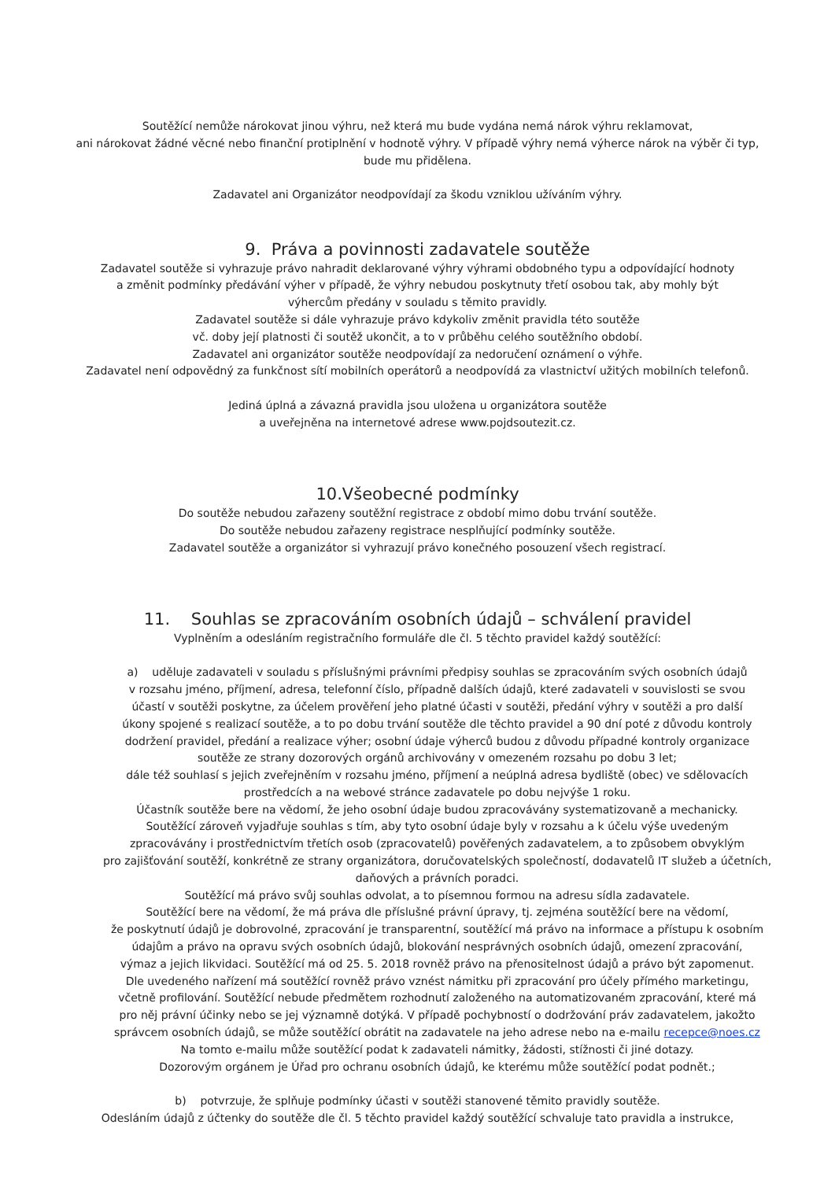Soutěžící nemůže nárokovat jinou výhru, než která mu bude vydána nemá nárok výhru reklamovat,
ani nárokovat žádné věcné nebo finanční protiplnění v hodnotě výhry. V případě výhry nemá výherce nárok na výběr či typ,
bude mu přidělena.
Zadavatel ani Organizátor neodpovídají za škodu vzniklou užíváním výhry.
9. Práva a povinnosti zadavatele soutěže
Zadavatel soutěže si vyhrazuje právo nahradit deklarované výhry výhrami obdobného typu a odpovídající hodnoty
a změnit podmínky předávání výher v případě, že výhry nebudou poskytnuty třetí osobou tak, aby mohly být
výhercům předány v souladu s těmito pravidly.
Zadavatel soutěže si dále vyhrazuje právo kdykoliv změnit pravidla této soutěže
vč. doby její platnosti či soutěž ukončit, a to v průběhu celého soutěžního období.
Zadavatel ani organizátor soutěže neodpovídají za nedoručení oznámení o výhře.
Zadavatel není odpovědný za funkčnost sítí mobilních operátorů a neodpovídá za vlastnictví užitých mobilních telefonů.
Jediná úplná a závazná pravidla jsou uložena u organizátora soutěže
a uveřejněna na internetové adrese www.pojdsoutezit.cz.
10.Všeobecné podmínky
Do soutěže nebudou zařazeny soutěžní registrace z období mimo dobu trvání soutěže.
Do soutěže nebudou zařazeny registrace nesplňující podmínky soutěže.
Zadavatel soutěže a organizátor si vyhrazují právo konečného posouzení všech registrací.
11. Souhlas se zpracováním osobních údajů – schválení pravidel
Vyplněním a odesláním registračního formuláře dle čl. 5 těchto pravidel každý soutěžící:
a) uděluje zadavateli v souladu s příslušnými právními předpisy souhlas se zpracováním svých osobních údajů
v rozsahu jméno, příjmení, adresa, telefonní číslo, případně dalších údajů, které zadavateli v souvislosti se svou
účastí v soutěži poskytne, za účelem prověření jeho platné účasti v soutěži, předání výhry v soutěži a pro další
úkony spojené s realizací soutěže, a to po dobu trvání soutěže dle těchto pravidel a 90 dní poté z důvodu kontroly
dodržení pravidel, předání a realizace výher; osobní údaje výherců budou z důvodu případné kontroly organizace
soutěže ze strany dozorových orgánů archivovány v omezeném rozsahu po dobu 3 let;
dále též souhlasí s jejich zveřejněním v rozsahu jméno, příjmení a neúplná adresa bydliště (obec) ve sdělovacích
prostředcích a na webové stránce zadavatele po dobu nejvýše 1 roku.
Účastník soutěže bere na vědomí, že jeho osobní údaje budou zpracovávány systematizovaně a mechanicky.
Soutěžící zároveň vyjadřuje souhlas s tím, aby tyto osobní údaje byly v rozsahu a k účelu výše uvedeným
zpracovávány i prostřednictvím třetích osob (zpracovatelů) pověřených zadavatelem, a to způsobem obvyklým
pro zajišťování soutěží, konkrétně ze strany organizátora, doručovatelských společností, dodavatelů IT služeb a účetních,
daňových a právních poradci.
Soutěžící má právo svůj souhlas odvolat, a to písemnou formou na adresu sídla zadavatele.
Soutěžící bere na vědomí, že má práva dle příslušné právní úpravy, tj. zejména soutěžící bere na vědomí,
že poskytnutí údajů je dobrovolné, zpracování je transparentní, soutěžící má právo na informace a přístupu k osobním
údajům a právo na opravu svých osobních údajů, blokování nesprávných osobních údajů, omezení zpracování,
výmaz a jejich likvidaci. Soutěžící má od 25. 5. 2018 rovněž právo na přenositelnost údajů a právo být zapomenut.
Dle uvedeného nařízení má soutěžící rovněž právo vznést námitku při zpracování pro účely přímého marketingu,
včetně profilování. Soutěžící nebude předmětem rozhodnutí založeného na automatizovaném zpracování, které má
pro něj právní účinky nebo se jej významně dotýká. V případě pochybností o dodržování práv zadavatelem, jakožto
správcem osobních údajů, se může soutěžící obrátit na zadavatele na jeho adrese nebo na e-mailu recepce@noes.cz
Na tomto e-mailu může soutěžící podat k zadavateli námitky, žádosti, stížnosti či jiné dotazy.
Dozorovým orgánem je Úřad pro ochranu osobních údajů, ke kterému může soutěžící podat podnět.;
b) potvrzuje, že splňuje podmínky účasti v soutěži stanovené těmito pravidly soutěže.
Odesláním údajů z účtenky do soutěže dle čl. 5 těchto pravidel každý soutěžící schvaluje tato pravidla a instrukce,